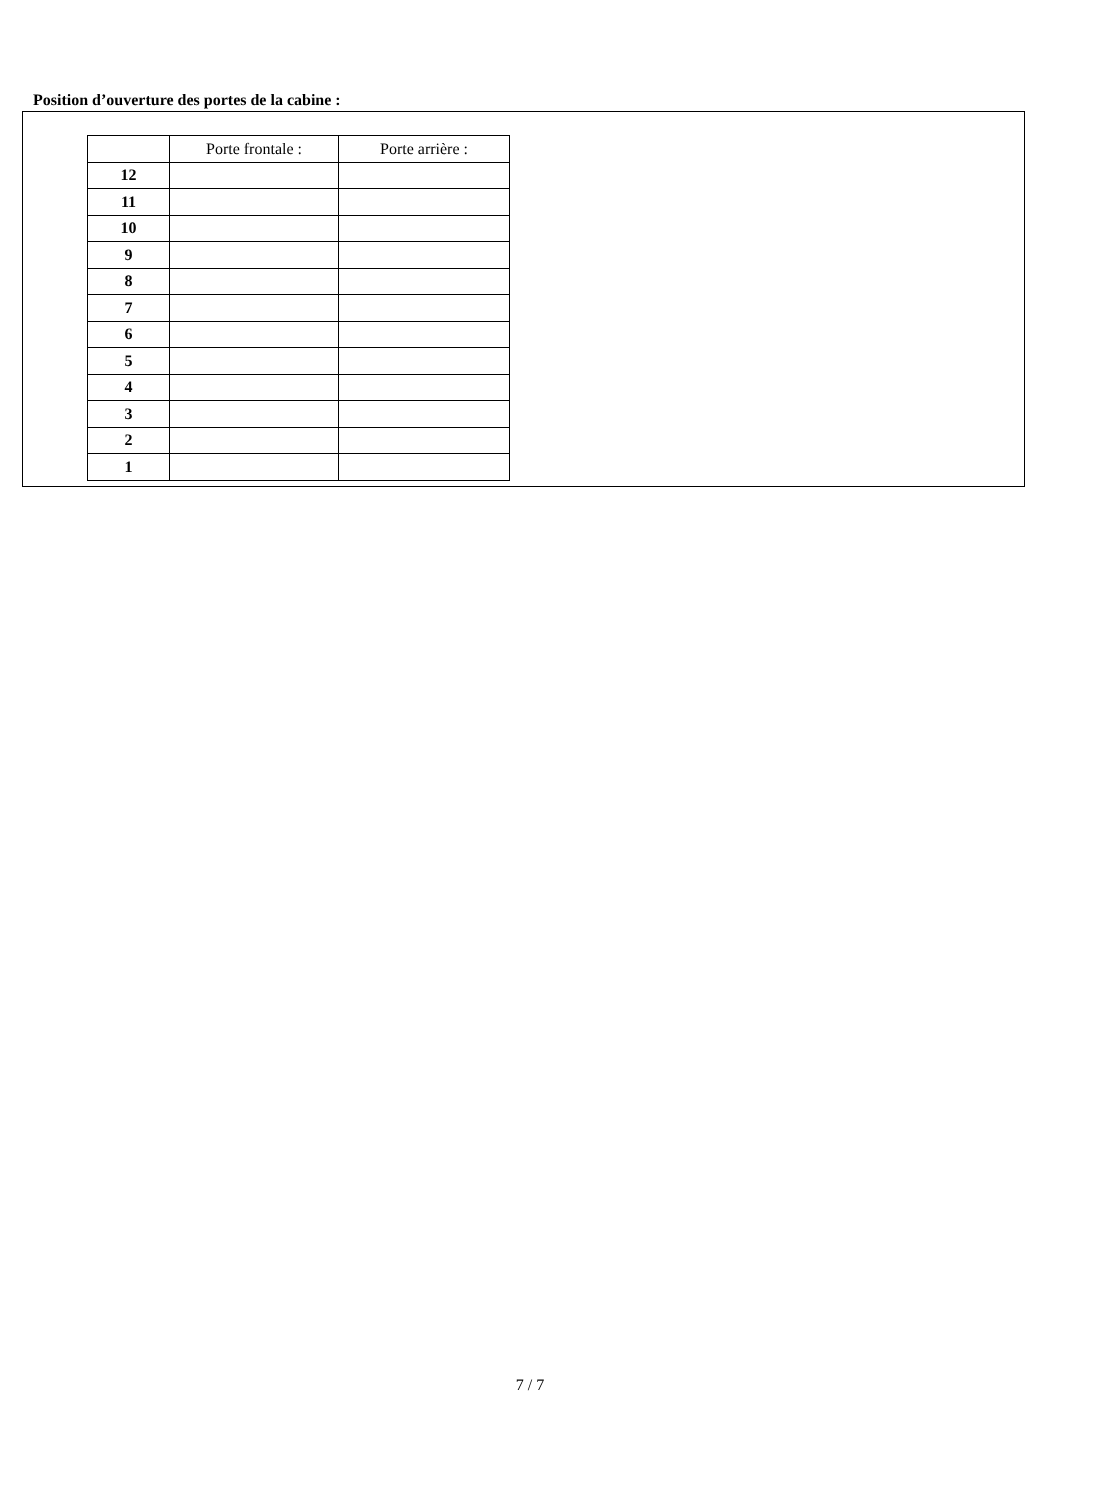Position d’ouverture des portes de la cabine :
| | Porte frontale : | Porte arrière : |
| --- | --- | --- |
| 12 | | |
| 11 | | |
| 10 | | |
| 9 | | |
| 8 | | |
| 7 | | |
| 6 | | |
| 5 | | |
| 4 | | |
| 3 | | |
| 2 | | |
| 1 | | |
7 / 7